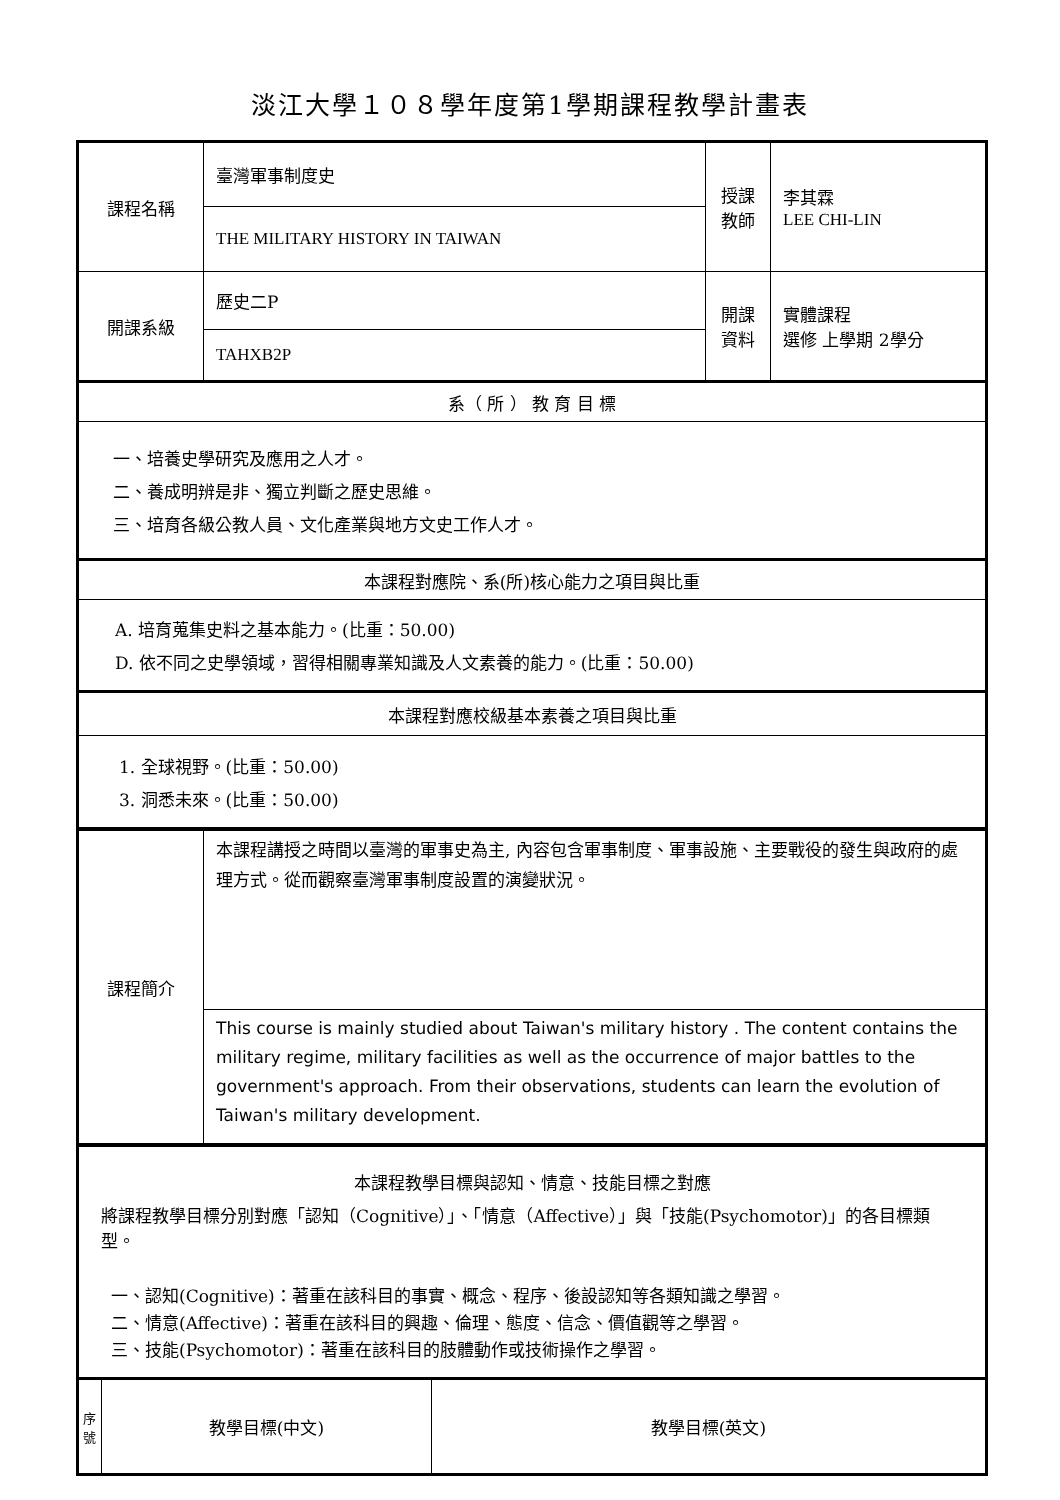淡江大學１０８學年度第1學期課程教學計畫表
| 課程名稱 | 臺灣軍事制度史 | 授課 教師 | 李其霖 LEE CHI-LIN |
| | THE MILITARY HISTORY IN TAIWAN | | |
| 開課系級 | 歷史二P | 開課 資料 | 實體課程 選修 上學期 2學分 |
| | TAHXB2P | | |
| 系（ 所 ） 教 育 目 標 | | | |
| 一、培養史學研究及應用之人才。 二、養成明辨是非、獨立判斷之歷史思維。 三、培育各級公教人員、文化產業與地方文史工作人才。 | | | |
| 本課程對應院、系(所)核心能力之項目與比重 | | | |
| A. 培育蒐集史料之基本能力。(比重：50.00) D. 依不同之史學領域，習得相關專業知識及人文素養的能力。(比重：50.00) | | | |
| 本課程對應校級基本素養之項目與比重 | | | |
| 1. 全球視野。(比重：50.00) 3. 洞悉未來。(比重：50.00) | | | |
| 課程簡介 | 本課程講授之時間以臺灣的軍事史為主, 內容包含軍事制度、軍事設施、主要戰役的發生與政府的處理方式。從而觀察臺灣軍事制度設置的演變狀況。 |
| | This course is mainly studied about Taiwan's military history . The content contains the military regime, military facilities as well as the occurrence of major battles to the government's approach. From their observations, students can learn the evolution of Taiwan's military development. |
| 本課程教學目標與認知、情意、技能目標之對應 將課程教學目標分別對應「認知（Cognitive）」、「情意（Affective）」與「技能(Psychomotor)」的各目標類型。 一、認知(Cognitive)：著重在該科目的事實、概念、程序、後設認知等各類知識之學習。 二、情意(Affective)：著重在該科目的興趣、倫理、態度、信念、價值觀等之學習。 三、技能(Psychomotor)：著重在該科目的肢體動作或技術操作之學習。 | | |
| 序號 | 教學目標(中文) | 教學目標(英文) |